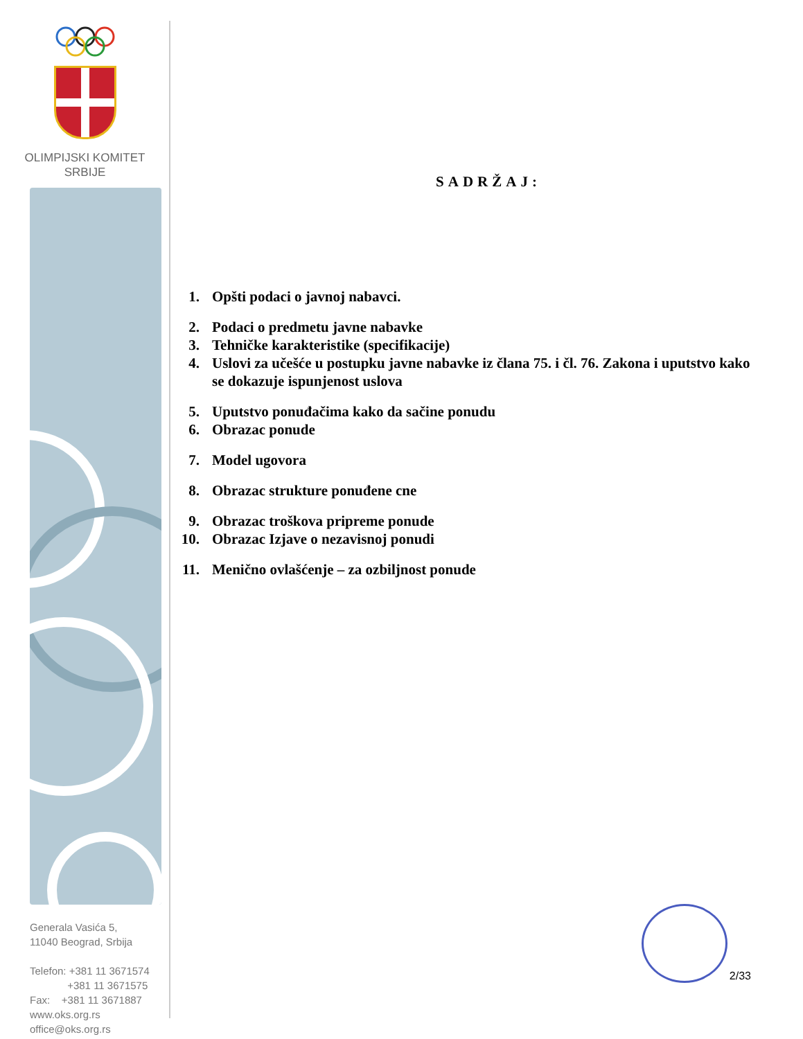OLIMPIJSKI KOMITET
SRBIJE
Generala Vasića 5,
11040 Beograd, Srbija
Telefon: +381 11 3671574
+381 11 3671575
Fax: +381 11 3671887
www.oks.org.rs
office@oks.org.rs
SADRŽAJ:
1. Opšti podaci o javnoj nabavci.
2. Podaci o predmetu javne nabavke
3. Tehničke karakteristike (specifikacije)
4. Uslovi za učešće u postupku javne nabavke iz člana 75. i čl. 76. Zakona i uputstvo kako se dokazuje ispunjenost uslova
5. Uputstvo ponuđačima kako da sačine ponudu
6. Obrazac ponude
7. Model ugovora
8. Obrazac strukture ponuđene cne
9. Obrazac troškova pripreme ponude
10. Obrazac Izjave o nezavisnoj ponudi
11. Menično ovlašćenje – za ozbiljnost ponude
2/33